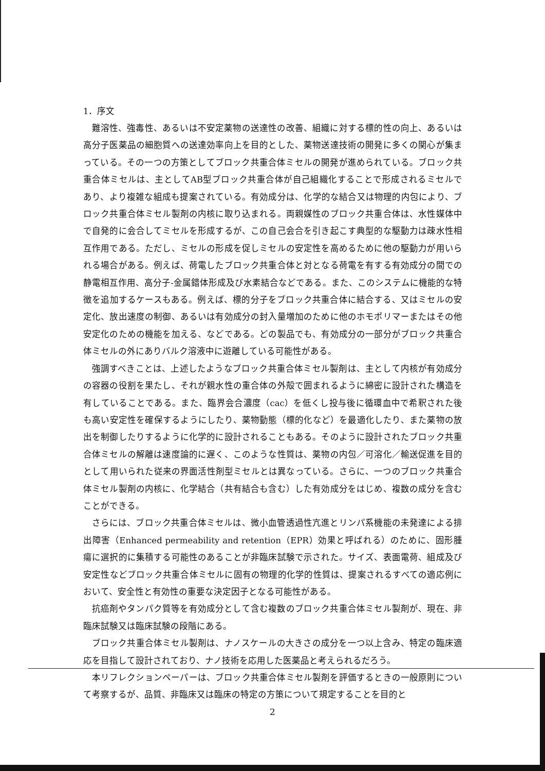1．序文
難溶性、強毒性、あるいは不安定薬物の送達性の改善、組織に対する標的性の向上、あるいは高分子医薬品の細胞質への送達効率向上を目的とした、薬物送達技術の開発に多くの関心が集まっている。その一つの方策としてブロック共重合体ミセルの開発が進められている。ブロック共重合体ミセルは、主としてAB型ブロック共重合体が自己組織化することで形成されるミセルであり、より複雑な組成も提案されている。有効成分は、化学的な結合又は物理的内包により、ブロック共重合体ミセル製剤の内核に取り込まれる。両親媒性のブロック共重合体は、水性媒体中で自発的に会合してミセルを形成するが、この自己会合を引き起こす典型的な駆動力は疎水性相互作用である。ただし、ミセルの形成を促しミセルの安定性を高めるために他の駆動力が用いられる場合がある。例えば、荷電したブロック共重合体と対となる荷電を有する有効成分の間での静電相互作用、高分子-金属錯体形成及び水素結合などである。また、このシステムに機能的な特徴を追加するケースもある。例えば、標的分子をブロック共重合体に結合する、又はミセルの安定化、放出速度の制御、あるいは有効成分の封入量増加のために他のホモポリマーまたはその他安定化のための機能を加える、などである。どの製品でも、有効成分の一部分がブロック共重合体ミセルの外にありバルク溶液中に遊離している可能性がある。
強調すべきことは、上述したようなブロック共重合体ミセル製剤は、主として内核が有効成分の容器の役割を果たし、それが親水性の重合体の外殻で囲まれるように綿密に設計された構造を有していることである。また、臨界会合濃度（cac）を低くし投与後に循環血中で希釈された後も高い安定性を確保するようにしたり、薬物動態（標的化など）を最適化したり、また薬物の放出を制御したりするように化学的に設計されることもある。そのように設計されたブロック共重合体ミセルの解離は速度論的に遅く、このような性質は、薬物の内包／可溶化／輸送促進を目的として用いられた従来の界面活性剤型ミセルとは異なっている。さらに、一つのブロック共重合体ミセル製剤の内核に、化学結合（共有結合も含む）した有効成分をはじめ、複数の成分を含むことができる。
さらには、ブロック共重合体ミセルは、微小血管透過性亢進とリンパ系機能の未発達による排出障害（Enhanced permeability and retention（EPR）効果と呼ばれる）のために、固形腫瘍に選択的に集積する可能性のあることが非臨床試験で示された。サイズ、表面電荷、組成及び安定性などブロック共重合体ミセルに固有の物理的化学的性質は、提案されるすべての適応例において、安全性と有効性の重要な決定因子となる可能性がある。
抗癌剤やタンパク質等を有効成分として含む複数のブロック共重合体ミセル製剤が、現在、非臨床試験又は臨床試験の段階にある。
ブロック共重合体ミセル製剤は、ナノスケールの大きさの成分を一つ以上含み、特定の臨床適応を目指して設計されており、ナノ技術を応用した医薬品と考えられるだろう。
本リフレクションペーパーは、ブロック共重合体ミセル製剤を評価するときの一般原則について考察するが、品質、非臨床又は臨床の特定の方策について規定することを目的と
2